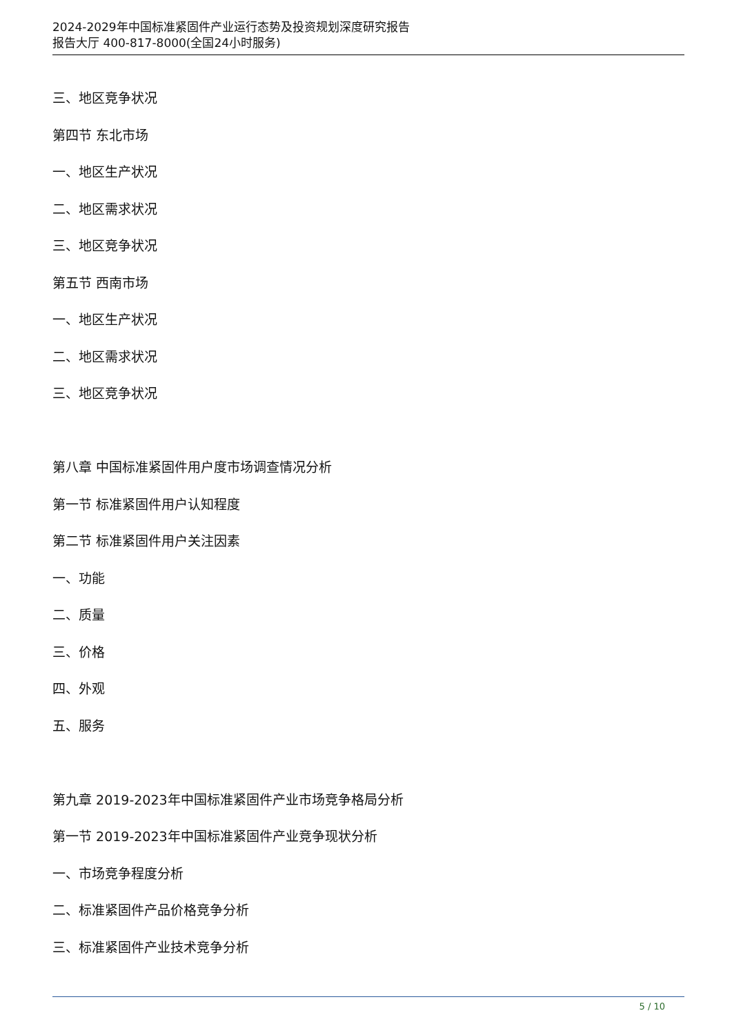2024-2029年中国标准紧固件产业运行态势及投资规划深度研究报告
报告大厅 400-817-8000(全国24小时服务)
三、地区竞争状况
第四节 东北市场
一、地区生产状况
二、地区需求状况
三、地区竞争状况
第五节 西南市场
一、地区生产状况
二、地区需求状况
三、地区竞争状况
第八章 中国标准紧固件用户度市场调查情况分析
第一节 标准紧固件用户认知程度
第二节 标准紧固件用户关注因素
一、功能
二、质量
三、价格
四、外观
五、服务
第九章 2019-2023年中国标准紧固件产业市场竞争格局分析
第一节 2019-2023年中国标准紧固件产业竞争现状分析
一、市场竞争程度分析
二、标准紧固件产品价格竞争分析
三、标准紧固件产业技术竞争分析
5 / 10